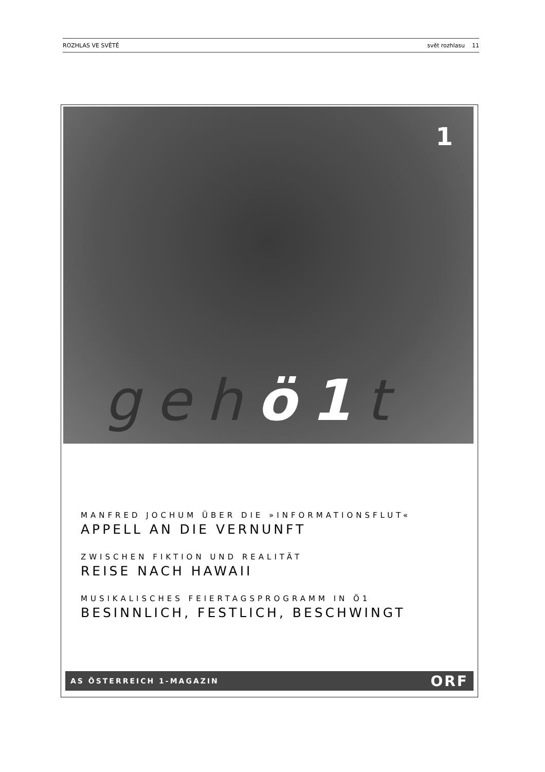ROZHLAS VE SVĚTĚ svět rozhlasu 11
1
gehö1t
MANFRED JOCHUM ÜBER DIE »INFORMATIONSFLUT«
APPELL AN DIE VERNUNFT
ZWISCHEN FIKTION UND REALITÄT
REISE NACH HAWAII
MUSIKALISCHES FEIERTAGSPROGRAMM IN Ö1
BESINNLICH, FESTLICH, BESCHWINGT
AS ÖSTERREICH 1-MAGAZIN ORF